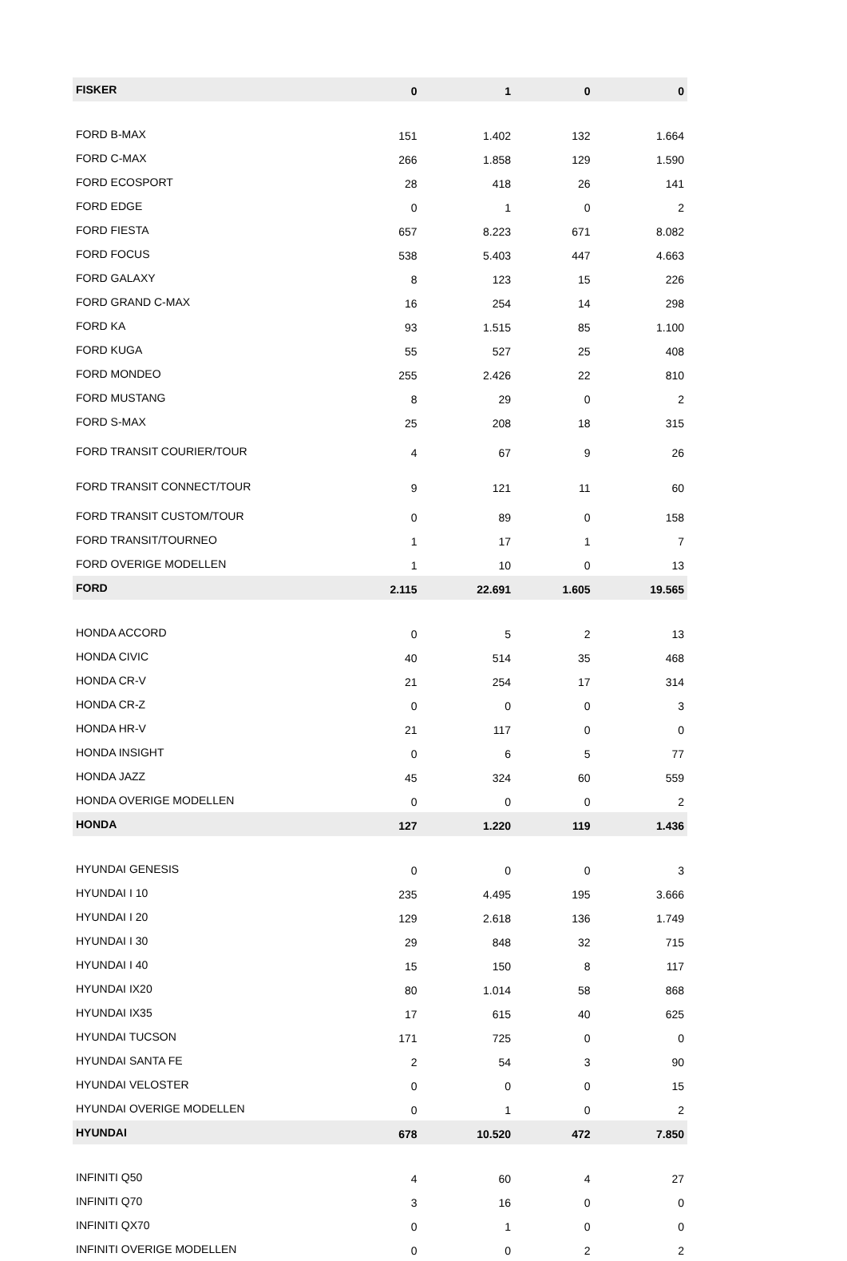| FISKER | 0 | 1 | 0 | 0 |
| FORD B-MAX | 151 | 1.402 | 132 | 1.664 |
| FORD C-MAX | 266 | 1.858 | 129 | 1.590 |
| FORD ECOSPORT | 28 | 418 | 26 | 141 |
| FORD EDGE | 0 | 1 | 0 | 2 |
| FORD FIESTA | 657 | 8.223 | 671 | 8.082 |
| FORD FOCUS | 538 | 5.403 | 447 | 4.663 |
| FORD GALAXY | 8 | 123 | 15 | 226 |
| FORD GRAND C-MAX | 16 | 254 | 14 | 298 |
| FORD KA | 93 | 1.515 | 85 | 1.100 |
| FORD KUGA | 55 | 527 | 25 | 408 |
| FORD MONDEO | 255 | 2.426 | 22 | 810 |
| FORD MUSTANG | 8 | 29 | 0 | 2 |
| FORD S-MAX | 25 | 208 | 18 | 315 |
| FORD TRANSIT COURIER/TOUR | 4 | 67 | 9 | 26 |
| FORD TRANSIT CONNECT/TOUR | 9 | 121 | 11 | 60 |
| FORD TRANSIT CUSTOM/TOUR | 0 | 89 | 0 | 158 |
| FORD TRANSIT/TOURNEO | 1 | 17 | 1 | 7 |
| FORD OVERIGE MODELLEN | 1 | 10 | 0 | 13 |
| FORD | 2.115 | 22.691 | 1.605 | 19.565 |
| HONDA ACCORD | 0 | 5 | 2 | 13 |
| HONDA CIVIC | 40 | 514 | 35 | 468 |
| HONDA CR-V | 21 | 254 | 17 | 314 |
| HONDA CR-Z | 0 | 0 | 0 | 3 |
| HONDA HR-V | 21 | 117 | 0 | 0 |
| HONDA INSIGHT | 0 | 6 | 5 | 77 |
| HONDA JAZZ | 45 | 324 | 60 | 559 |
| HONDA OVERIGE MODELLEN | 0 | 0 | 0 | 2 |
| HONDA | 127 | 1.220 | 119 | 1.436 |
| HYUNDAI GENESIS | 0 | 0 | 0 | 3 |
| HYUNDAI I 10 | 235 | 4.495 | 195 | 3.666 |
| HYUNDAI I 20 | 129 | 2.618 | 136 | 1.749 |
| HYUNDAI I 30 | 29 | 848 | 32 | 715 |
| HYUNDAI I 40 | 15 | 150 | 8 | 117 |
| HYUNDAI IX20 | 80 | 1.014 | 58 | 868 |
| HYUNDAI IX35 | 17 | 615 | 40 | 625 |
| HYUNDAI TUCSON | 171 | 725 | 0 | 0 |
| HYUNDAI SANTA FE | 2 | 54 | 3 | 90 |
| HYUNDAI VELOSTER | 0 | 0 | 0 | 15 |
| HYUNDAI OVERIGE MODELLEN | 0 | 1 | 0 | 2 |
| HYUNDAI | 678 | 10.520 | 472 | 7.850 |
| INFINITI Q50 | 4 | 60 | 4 | 27 |
| INFINITI Q70 | 3 | 16 | 0 | 0 |
| INFINITI QX70 | 0 | 1 | 0 | 0 |
| INFINITI OVERIGE MODELLEN | 0 | 0 | 2 | 2 |